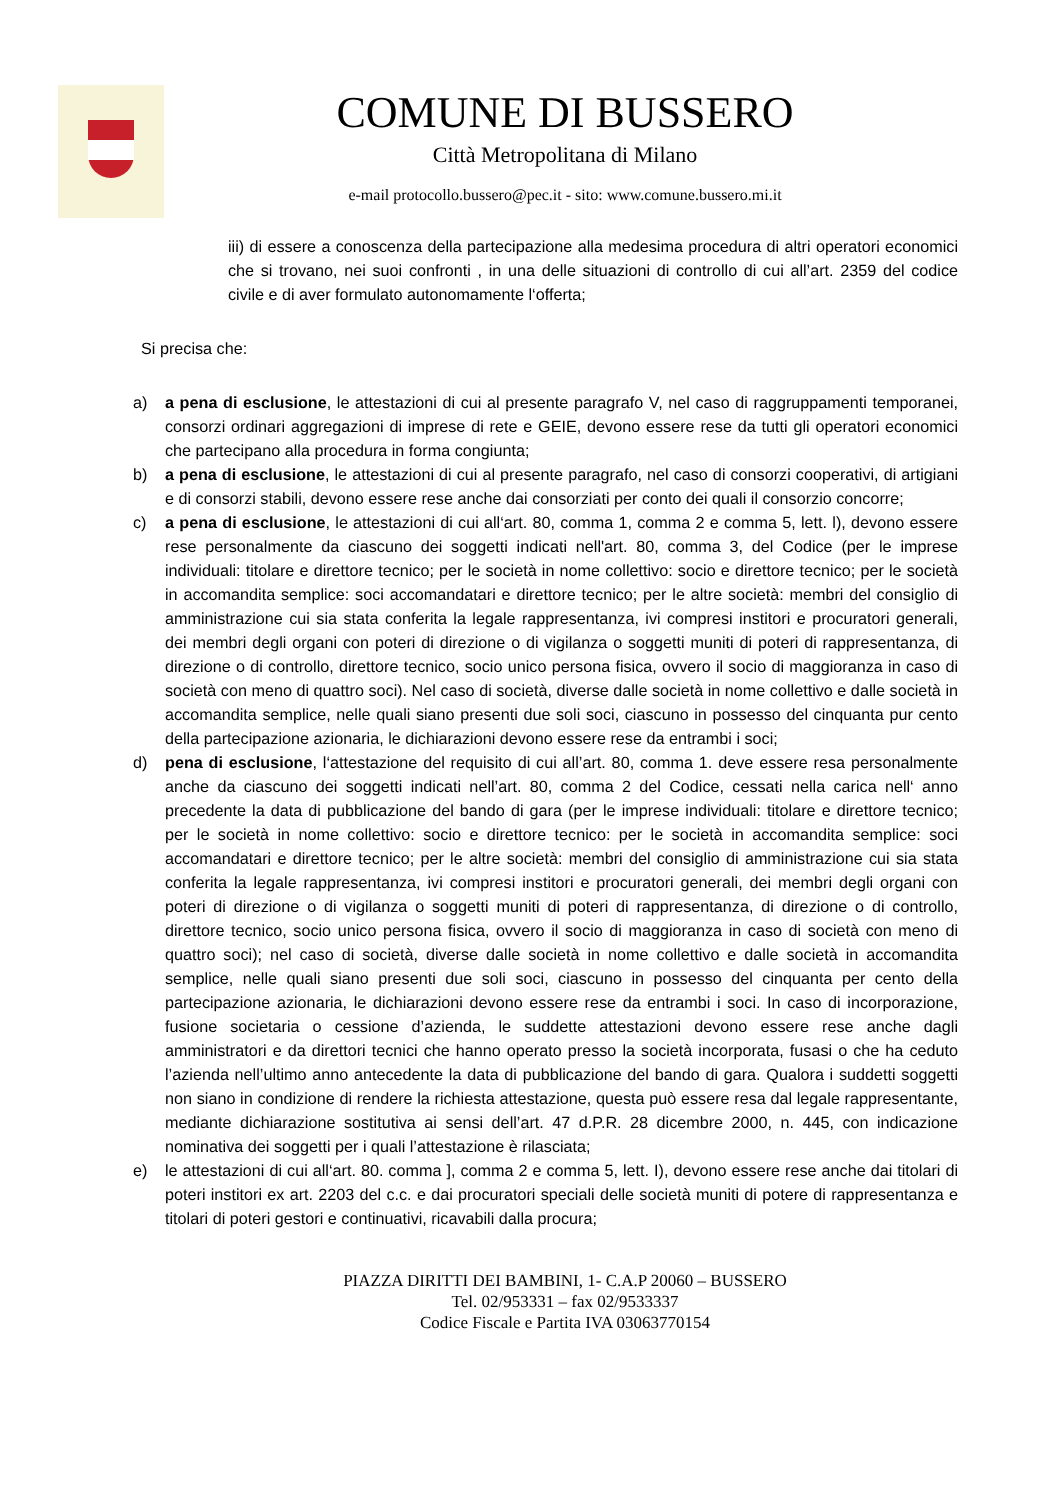COMUNE DI BUSSERO
Città Metropolitana di Milano
e-mail protocollo.bussero@pec.it - sito: www.comune.bussero.mi.it
iii) di essere a conoscenza della partecipazione alla medesima procedura di altri operatori economici che si trovano, nei suoi confronti , in una delle situazioni di controllo di cui all’art. 2359 del codice civile e di aver formulato autonomamente l‘offerta;
Si precisa che:
a) a pena di esclusione, le attestazioni di cui al presente paragrafo V, nel caso di raggruppamenti temporanei, consorzi ordinari aggregazioni di imprese di rete e GEIE, devono essere rese da tutti gli operatori economici che partecipano alla procedura in forma congiunta;
b) a pena di esclusione, le attestazioni di cui al presente paragrafo, nel caso di consorzi cooperativi, di artigiani e di consorzi stabili, devono essere rese anche dai consorziati per conto dei quali il consorzio concorre;
c) a pena di esclusione, le attestazioni di cui all‘art. 80, comma 1, comma 2 e comma 5, lett. l), devono essere rese personalmente da ciascuno dei soggetti indicati nell'art. 80, comma 3, del Codice (per le imprese individuali: titolare e direttore tecnico; per le società in nome collettivo: socio e direttore tecnico; per le società in accomandita semplice: soci accomandatari e direttore tecnico; per le altre società: membri del consiglio di amministrazione cui sia stata conferita la legale rappresentanza, ivi compresi institori e procuratori generali, dei membri degli organi con poteri di direzione o di vigilanza o soggetti muniti di poteri di rappresentanza, di direzione o di controllo, direttore tecnico, socio unico persona fisica, ovvero il socio di maggioranza in caso di società con meno di quattro soci). Nel caso di società, diverse dalle società in nome collettivo e dalle società in accomandita semplice, nelle quali siano presenti due soli soci, ciascuno in possesso del cinquanta pur cento della partecipazione azionaria, le dichiarazioni devono essere rese da entrambi i soci;
d) pena di esclusione, l‘attestazione del requisito di cui all’art. 80, comma 1. deve essere resa personalmente anche da ciascuno dei soggetti indicati nell’art. 80, comma 2 del Codice, cessati nella carica nell‘ anno precedente la data di pubblicazione del bando di gara (per le imprese individuali: titolare e direttore tecnico; per le società in nome collettivo: socio e direttore tecnico: per le società in accomandita semplice: soci accomandatari e direttore tecnico; per le altre società: membri del consiglio di amministrazione cui sia stata conferita la legale rappresentanza, ivi compresi institori e procuratori generali, dei membri degli organi con poteri di direzione o di vigilanza o soggetti muniti di poteri di rappresentanza, di direzione o di controllo, direttore tecnico, socio unico persona fisica, ovvero il socio di maggioranza in caso di società con meno di quattro soci); nel caso di società, diverse dalle società in nome collettivo e dalle società in accomandita semplice, nelle quali siano presenti due soli soci, ciascuno in possesso del cinquanta per cento della partecipazione azionaria, le dichiarazioni devono essere rese da entrambi i soci. In caso di incorporazione, fusione societaria o cessione d’azienda, le suddette attestazioni devono essere rese anche dagli amministratori e da direttori tecnici che hanno operato presso la società incorporata, fusasi o che ha ceduto l’azienda nell’ultimo anno antecedente la data di pubblicazione del bando di gara. Qualora i suddetti soggetti non siano in condizione di rendere la richiesta attestazione, questa può essere resa dal legale rappresentante, mediante dichiarazione sostitutiva ai sensi dell’art. 47 d.P.R. 28 dicembre 2000, n. 445, con indicazione nominativa dei soggetti per i quali l’attestazione è rilasciata;
e) le attestazioni di cui all‘art. 80. comma ], comma 2 e comma 5, lett. I), devono essere rese anche dai titolari di poteri institori ex art. 2203 del c.c. e dai procuratori speciali delle società muniti di potere di rappresentanza e titolari di poteri gestori e continuativi, ricavabili dalla procura;
PIAZZA DIRITTI DEI BAMBINI, 1- C.A.P 20060 – BUSSERO
Tel. 02/953331 – fax 02/9533337
Codice Fiscale e Partita IVA 03063770154